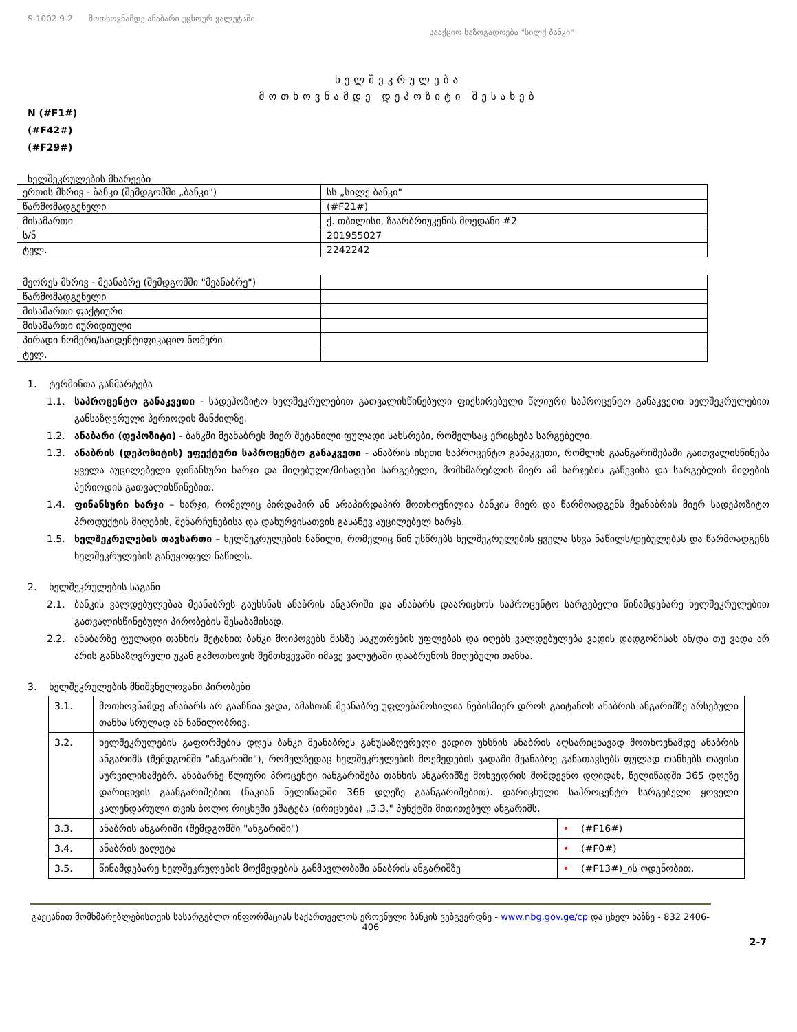S-1002.9-2 მოთხოვნამდე ანაბარი უცხოურ ვალუტაში
სააქციო საზოგადოება "სილქ ბანკი"
ხელშეკრულება
მოთხოვნამდე დეპოზიტი შესახებ
N (#F1#)
(#F42#)
(#F29#)
ხელშეკრულების მხარეები
| ერთის მხრივ - ბანკი (შემდგომში „ბანკი") | სს „სილქ ბანკი" |
| წარმომადგენელი | (#F21#) |
| მისამართი | ქ. თბილისი, ზაარბრიუკენის მოედანი #2 |
| ს/ნ | 201955027 |
| ტელ. | 2242242 |
| მეორეს მხრივ - მეანაბრე (შემდგომში "მეანაბრე") | |
| წარმომადგენელი | |
| მისამართი ფაქტიური | |
| მისამართი იურიდიული | |
| პირადი ნომერი/საიდენტიფიკაციო ნომერი | |
| ტელ. | |
1. ტერმინთა განმარტება
1.1. საპროცენტო განაკვეთი - სადეპოზიტო ხელშეკრულებით გათვალისწინებული ფიქსირებული წლიური საპროცენტო განაკვეთი ხელშეკრულებით განსაზღვრული პერიოდის მანძილზე.
1.2. ანაბარი (დეპოზიტი) - ბანკში მეანაბრეს მიერ შეტანილი ფულადი სახსრები, რომელსაც ერიცხება სარგებელი.
1.3. ანაბრის (დეპოზიტის) ეფექტური საპროცენტო განაკვეთი - ანაბრის ისეთი საპროცენტო განაკვეთი, რომლის გაანგარიშებაში გაითვალისწინება ყველა აუცილებელი ფინანსური ხარჯი და მიღებული/მისაღები სარგებელი, მომხმარებლის მიერ ამ ხარჯების გაწევისა და სარგებლის მიღების პერიოდის გათვალისწინებით.
1.4. ფინანსური ხარჯი – ხარჯი, რომელიც პირდაპირ ან არაპირდაპირ მოთხოვნილია ბანკის მიერ და წარმოადგენს მეანაბრის მიერ სადეპოზიტო პროდუქტის მიღების, შენარჩუნებისა და დახურვისათვის გასაწევ აუცილებელ ხარჯს.
1.5. ხელშეკრულების თავსართი – ხელშეკრულების ნაწილი, რომელიც წინ უსწრებს ხელშეკრულების ყველა სხვა ნაწილს/დებულებას და წარმოადგენს ხელშეკრულების განუყოფელ ნაწილს.
2. ხელშეკრულების საგანი
2.1. ბანკის ვალდებულებაა მეანაბრეს გაუხსნას ანაბრის ანგარიში და ანაბარს დაარიცხოს საპროცენტო სარგებელი წინამდებარე ხელშეკრულებით გათვალისწინებული პირობების შესაბამისად.
2.2. ანაბარზე ფულადი თანხის შეტანით ბანკი მოიპოვებს მასზე საკუთრების უფლებას და იღებს ვალდებულება ვადის დადგომისას ან/და თუ ვადა არ არის განსაზღვრული უკან გამოთხოვის შემთხვევაში იმავე ვალუტაში დააბრუნოს მიღებული თანხა.
3. ხელშეკრულების მნიშვნელოვანი პირობები
| 3.1. | მოთხოვნამდე ანაბარს არ გააჩნია ვადა, ამასთან მეანაბრე უფლებამოსილია ნებისმიერ დროს გაიტანოს ანაბრის ანგარიშზე არსებული თანხა სრულად ან ნაწილობრივ. | |
| 3.2. | ხელშეკრულების გაფორმების დღეს ბანკი მეანაბრეს განუსაზღვრელი ვადით უხსნის ანაბრის აღსარიცხავად მოთხოვნამდე ანაბრის ანგარიშს (შემდგომში "ანგარიში"), რომელზედაც ხელშეკრულების მოქმედების ვადაში მეანაბრე განათავსებს ფულად თანხებს თავისი სურვილისამებრ. ანაბარზე წლიური პროცენტი იანგარიშება თანხის ანგარიშზე მოხვედრის მომდევნო დღიდან, წელიწადში 365 დღეზე დარიცხვის გაანგარიშებით (ნაკიან წელიწადში 366 დღეზე გაანგარიშებით). დარიცხული საპროცენტო სარგებელი ყოველი კალენდარული თვის ბოლო რიცხვში ემატება (ირიცხება) „3.3." პუნქტში მითითებულ ანგარიშს. | |
| 3.3. | ანაბრის ანგარიში (შემდგომში "ანგარიში") | • (#F16#) |
| 3.4. | ანაბრის ვალუტა | • (#F0#) |
| 3.5. | წინამდებარე ხელშეკრულების მოქმედების განმავლობაში ანაბრის ანგარიშზე | • (#F13#)_ის ოდენობით. |
გაეცანით მომხმარებლებისთვის სასარგებლო ინფორმაციას საქართველოს ეროვნული ბანკის ვებგვერდზე - www.nbg.gov.ge/cp და ცხელ ხაზზე - 832 2406-406
2-7